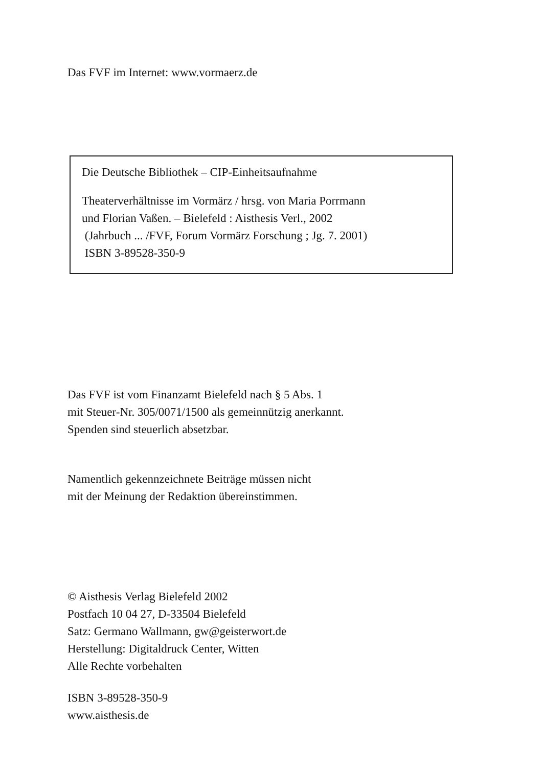Das FVF im Internet: www.vormaerz.de
Die Deutsche Bibliothek – CIP-Einheitsaufnahme
Theaterverhältnisse im Vormärz / hrsg. von Maria Porrmann
und Florian Vaßen. – Bielefeld : Aisthesis Verl., 2002
(Jahrbuch ... /FVF, Forum Vormärz Forschung ; Jg. 7. 2001)
ISBN 3-89528-350-9
Das FVF ist vom Finanzamt Bielefeld nach § 5 Abs. 1
mit Steuer-Nr. 305/0071/1500 als gemeinnützig anerkannt.
Spenden sind steuerlich absetzbar.
Namentlich gekennzeichnete Beiträge müssen nicht
mit der Meinung der Redaktion übereinstimmen.
© Aisthesis Verlag Bielefeld 2002
Postfach 10 04 27, D-33504 Bielefeld
Satz: Germano Wallmann, gw@geisterwort.de
Herstellung: Digitaldruck Center, Witten
Alle Rechte vorbehalten
ISBN 3-89528-350-9
www.aisthesis.de